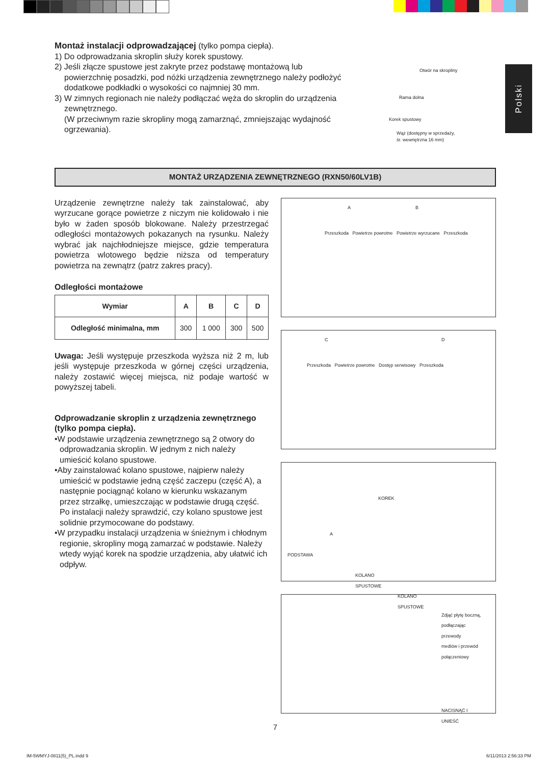Polski
Montaż instalacji odprowadzającej (tylko pompa ciepła).
1) Do odprowadzania skroplin służy korek spustowy.
2) Jeśli złącze spustowe jest zakryte przez podstawę montażową lub powierzchnię posadzki, pod nóżki urządzenia zewnętrznego należy podłożyć dodatkowe podkładki o wysokości co najmniej 30 mm.
3) W zimnych regionach nie należy podłączać węża do skroplin do urządzenia zewnętrznego.
(W przeciwnym razie skropliny mogą zamarznąć, zmniejszając wydajność ogrzewania).
Otwór na skropliny
Rama dolna
Korek spustowy
Wąż (dostępny w sprzedaży,
śr. wewnętrzna 16 mm)
MONTAŻ URZĄDZENIA ZEWNĘTRZNEGO (RXN50/60LV1B)
Urządzenie zewnętrzne należy tak zainstalować, aby wyrzucane gorące powietrze z niczym nie kolidowało i nie było w żaden sposób blokowane. Należy przestrzegać odległości montażowych pokazanych na rysunku. Należy wybrać jak najchłodniejsze miejsce, gdzie temperatura powietrza wlotowego będzie niższa od temperatury powietrza na zewnątrz (patrz zakres pracy).
Odległości montażowe
| Wymiar | A | B | C | D |
| --- | --- | --- | --- | --- |
| Odległość minimalna, mm | 300 | 1 000 | 300 | 500 |
Uwaga: Jeśli występuje przeszkoda wyższa niż 2 m, lub jeśli występuje przeszkoda w górnej części urządzenia, należy zostawić więcej miejsca, niż podaje wartość w powyższej tabeli.
Odprowadzanie skroplin z urządzenia zewnętrznego (tylko pompa ciepła).
•W podstawie urządzenia zewnętrznego są 2 otwory do odprowadzania skroplin. W jednym z nich należy umieścić kolano spustowe.
•Aby zainstalować kolano spustowe, najpierw należy umieścić w podstawie jedną część zaczepu (część A), a następnie pociągnąć kolano w kierunku wskazanym przez strzałkę, umieszczając w podstawie drugą część. Po instalacji należy sprawdzić, czy kolano spustowe jest solidnie przymocowane do podstawy.
•W przypadku instalacji urządzenia w śnieżnym i chłodnym regionie, skropliny mogą zamarzać w podstawie. Należy wtedy wyjąć korek na spodzie urządzenia, aby ułatwić ich odpływ.
A B
Przeszkoda Powietrze powrotne Powietrze wyrzucane Przeszkoda
C D
Przeszkoda Powietrze powrotne Dostęp serwisowy Przeszkoda
KOREK
A
PODSTAWA
KOLANO
SPUSTOWE
KOLANO
SPUSTOWE
Zdjąć płytę boczną,
podłączając
przewody
mediów i przewód
połączeniowy
NACISNĄĆ I
UNIEŚĆ
7
IM-5WMYJ-0811(5)_PL.indd 9 6/11/2013 2:56:33 PM